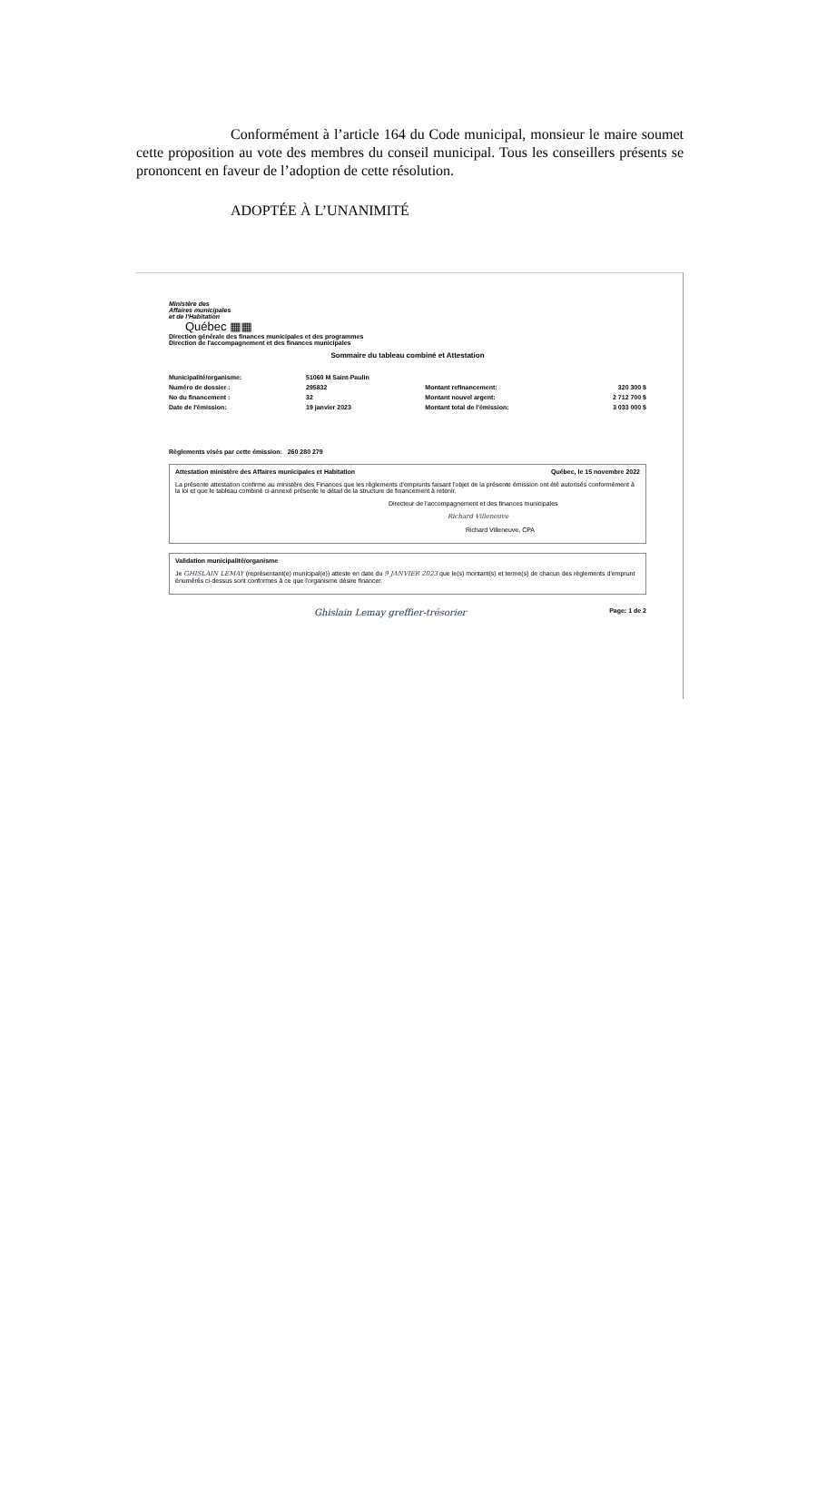Conformément à l’article 164 du Code municipal, monsieur le maire soumet cette proposition au vote des membres du conseil municipal. Tous les conseillers présents se prononcent en faveur de l’adoption de cette résolution.
ADOPTÉE À L’UNANIMITÉ
Ministère des
Affaires municipales
et de l'Habitation
Québec ▦▦
Direction générale des finances municipales et des programmes
Direction de l'accompagnement et des finances municipales
Sommaire du tableau combiné et Attestation
| Municipalité/organisme: | 51060 M Saint-Paulin | | |
| Numéro de dossier : | 295832 | Montant refinancement: | 320 300 $ |
| No du financement : | 32 | Montant nouvel argent: | 2 712 700 $ |
| Date de l'émission: | 19 janvier 2023 | Montant total de l'émission: | 3 033 000 $ |
Règlements visés par cette émission: 260 280 279
Attestation ministère des Affaires municipales et Habitation Québec, le 15 novembre 2022
La présente attestation confirme au ministère des Finances que les règlements d'emprunts faisant l'objet de la présente émission ont été autorisés conformément à la loi et que le tableau combiné ci-annexé présente le détail de la structure de financement à retenir.
Directeur de l'accompagnement et des finances municipales
Richard Villeneuve
Richard Villeneuve, CPA
Validation municipalité/organisme
Je GHISLAIN LEMAY (représentant(e) municipal(e)) atteste en date du 9 JANVIER 2023 que le(s) montant(s) et terme(s) de chacun des règlements d'emprunt énumérés ci-dessus sont conformes à ce que l'organisme désire financer.
Ghislain Lemay greffier-trésorier Page: 1 de 2